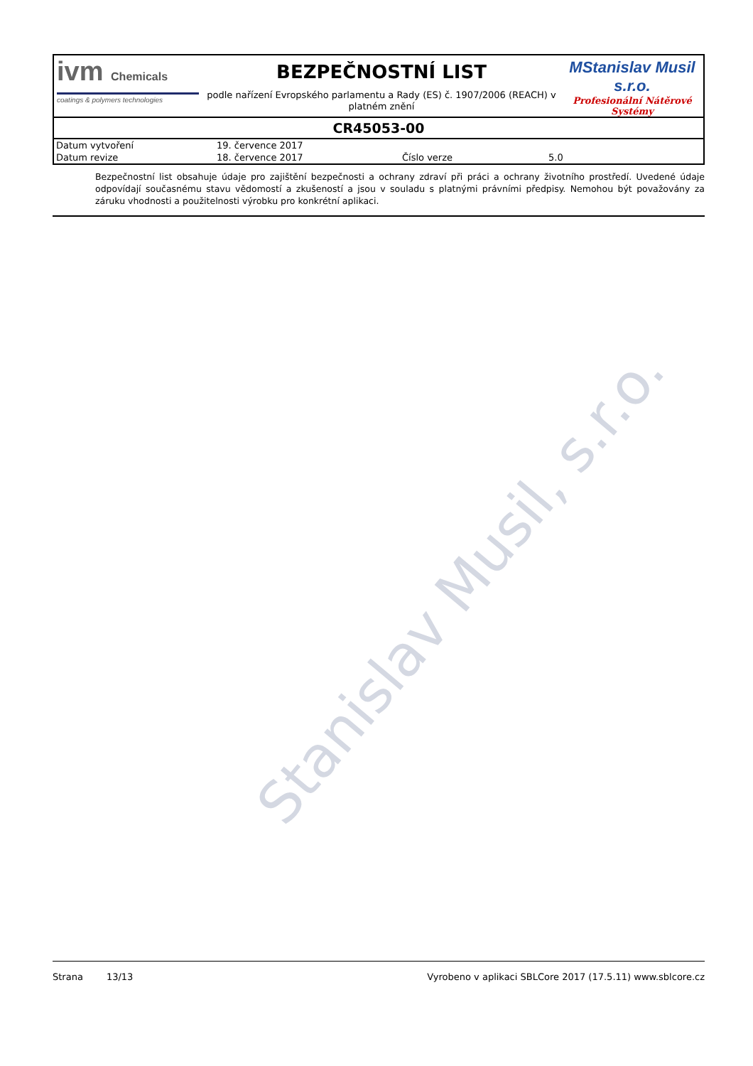ivm Chemicals
coatings & polymers technologies
BEZPEČNOSTNÍ LIST
podle nařízení Evropského parlamentu a Rady (ES) č. 1907/2006 (REACH) v platném znění
MStanislav Musil s.r.o.
Profesionální Nátěrové Systémy
CR45053-00
| Datum vytvoření | 19. července 2017 | | |
| Datum revize | 18. července 2017 | Číslo verze | 5.0 |
Bezpečnostní list obsahuje údaje pro zajištění bezpečnosti a ochrany zdraví při práci a ochrany životního prostředí. Uvedené údaje odpovídají současnému stavu vědomostí a zkušeností a jsou v souladu s platnými právními předpisy. Nemohou být považovány za záruku vhodnosti a použitelnosti výrobku pro konkrétní aplikaci.
Stanislav Musil, s.r.o.
Strana 13/13 Vyrobeno v aplikaci SBLCore 2017 (17.5.11) www.sblcore.cz